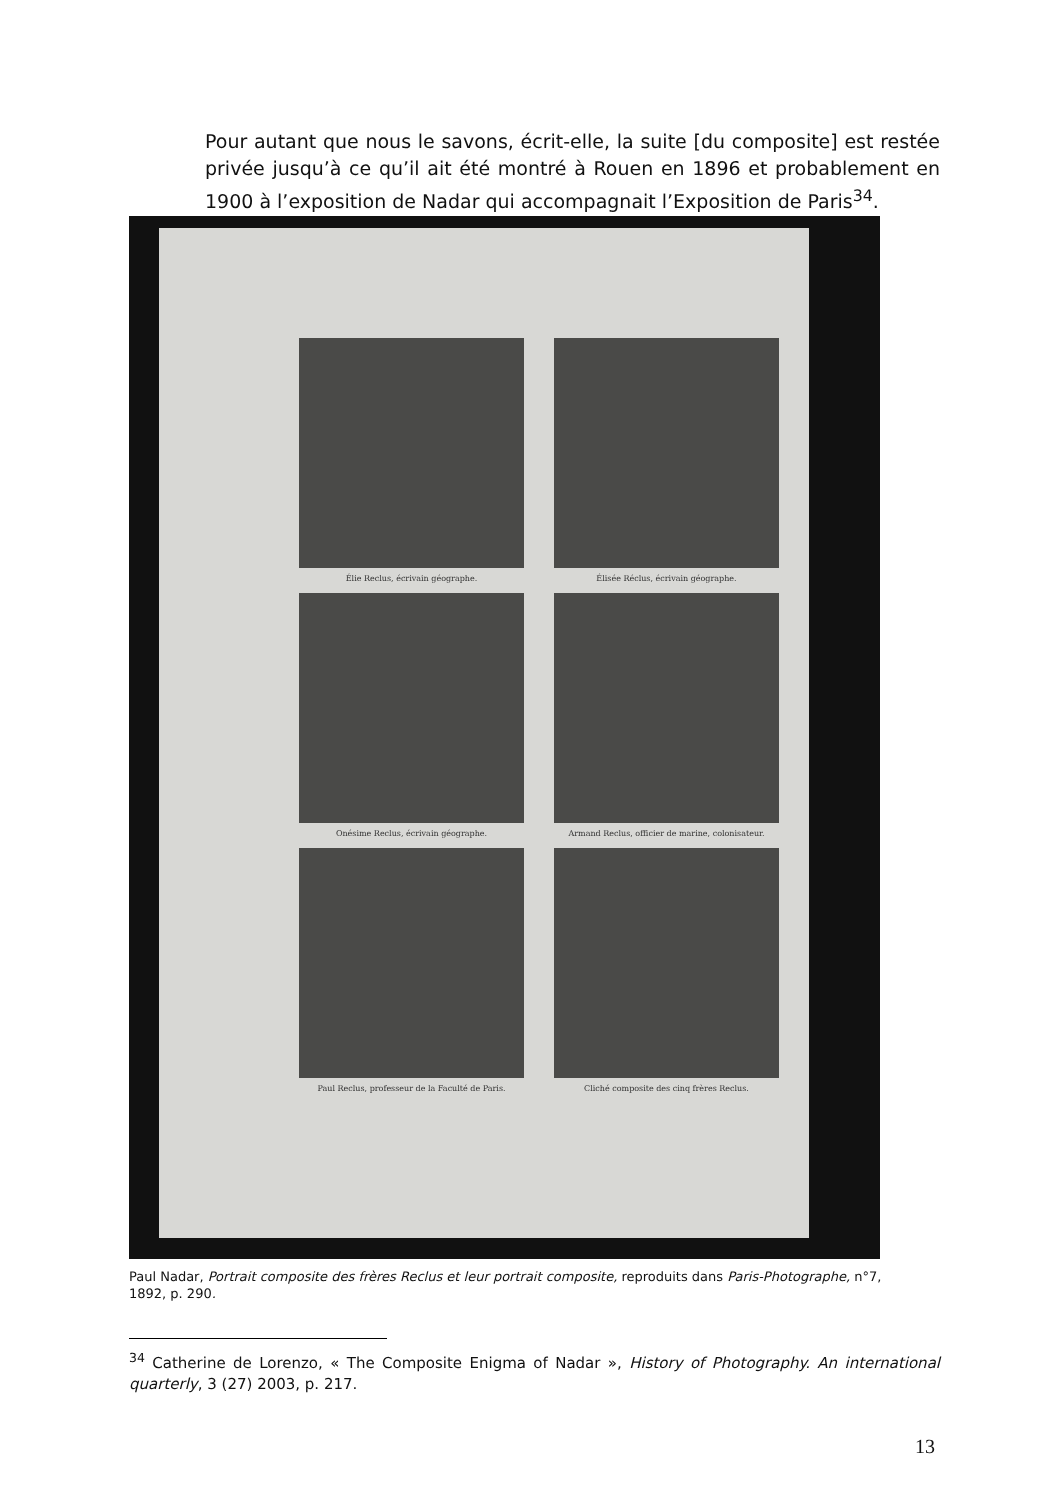Pour autant que nous le savons, écrit-elle, la suite [du composite] est restée privée jusqu’à ce qu’il ait été montré à Rouen en 1896 et probablement en 1900 à l’exposition de Nadar qui accompagnait l’Exposition de Paris<sup>34</sup>.
Élie Reclus, écrivain géographe.
Élisée Réclus, écrivain géographe.
Onésime Reclus, écrivain géographe.
Armand Reclus, officier de marine, colonisateur.
Paul Reclus, professeur de la Faculté de Paris.
Cliché composite des cinq frères Reclus.
Paul Nadar, Portrait composite des frères Reclus et leur portrait composite, reproduits dans Paris-Photographe, n°7, 1892, p. 290.
<sup>34</sup> Catherine de Lorenzo, « The Composite Enigma of Nadar », History of Photography. An international quarterly, 3 (27) 2003, p. 217.
13